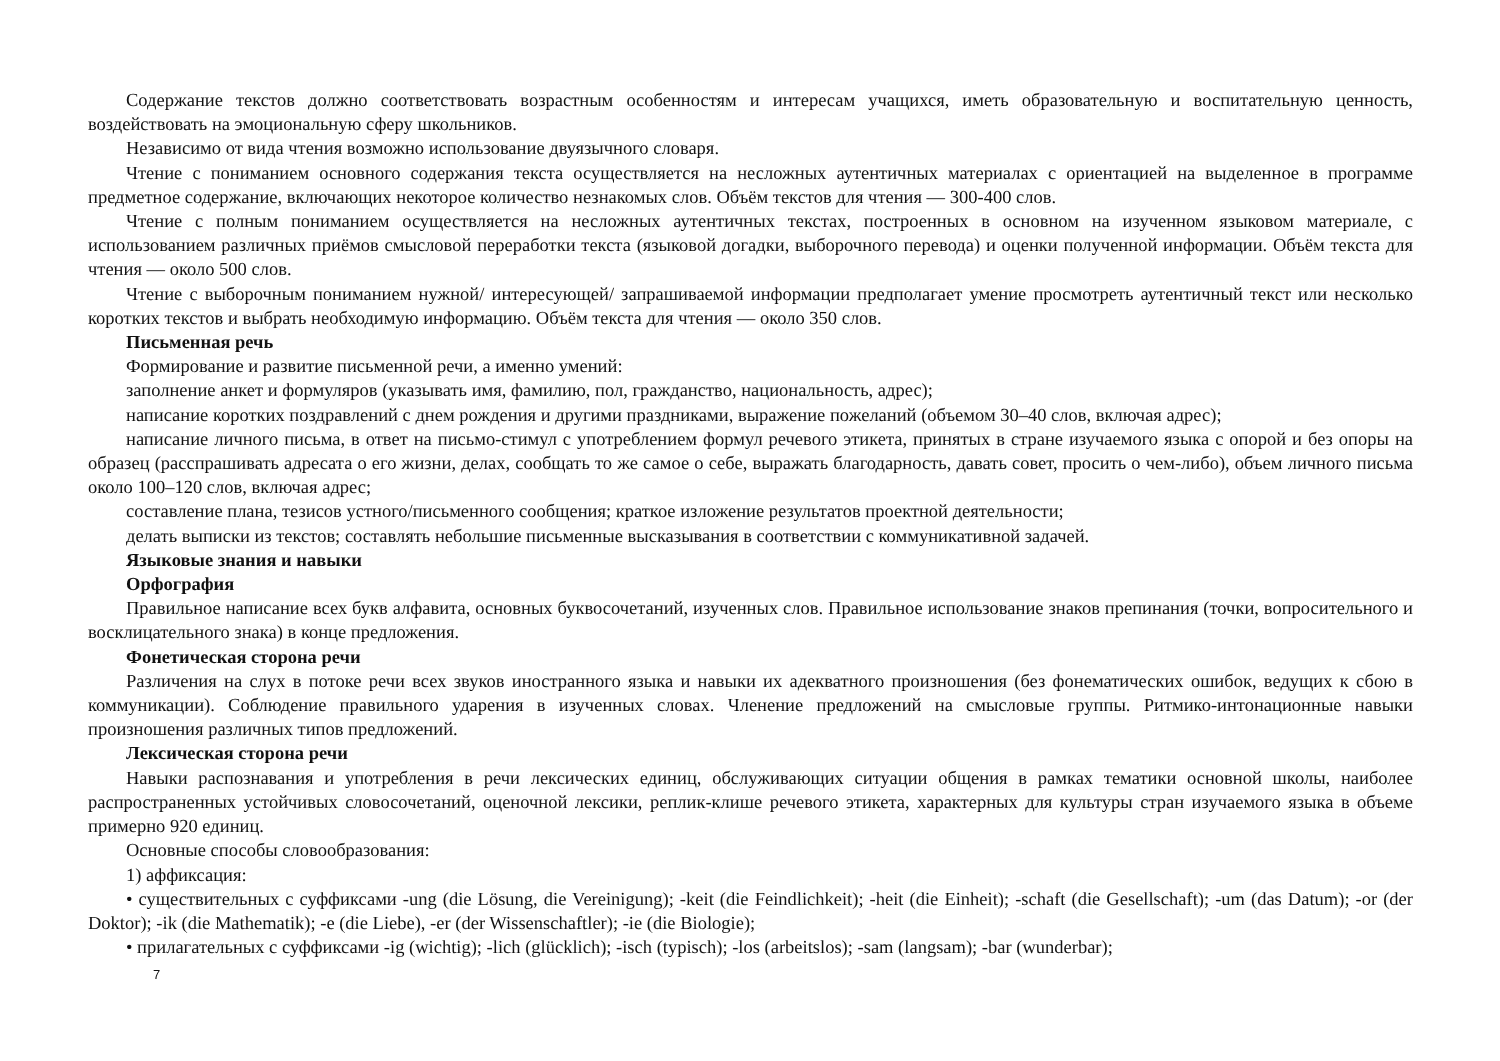Содержание текстов должно соответствовать возрастным особенностям и интересам учащихся, иметь образовательную и воспитательную ценность, воздействовать на эмоциональную сферу школьников.
Независимо от вида чтения возможно использование двуязычного словаря.
Чтение с пониманием основного содержания текста осуществляется на несложных аутентичных материалах с ориентацией на выделенное в программе предметное содержание, включающих некоторое количество незнакомых слов. Объём текстов для чтения — 300-400 слов.
Чтение с полным пониманием осуществляется на несложных аутентичных текстах, построенных в основном на изученном языковом материале, с использованием различных приёмов смысловой переработки текста (языковой догадки, выборочного перевода) и оценки полученной информации. Объём текста для чтения — около 500 слов.
Чтение с выборочным пониманием нужной/ интересующей/ запрашиваемой информации предполагает умение просмотреть аутентичный текст или несколько коротких текстов и выбрать необходимую информацию. Объём текста для чтения — около 350 слов.
Письменная речь
Формирование и развитие письменной речи, а именно умений:
заполнение анкет и формуляров (указывать имя, фамилию, пол, гражданство, национальность, адрес);
написание коротких поздравлений с днем рождения и другими праздниками, выражение пожеланий (объемом 30–40 слов, включая адрес);
написание личного письма, в ответ на письмо-стимул с употреблением формул речевого этикета, принятых в стране изучаемого языка с опорой и без опоры на образец (расспрашивать адресата о его жизни, делах, сообщать то же самое о себе, выражать благодарность, давать совет, просить о чем-либо), объем личного письма около 100–120 слов, включая адрес;
составление плана, тезисов устного/письменного сообщения; краткое изложение результатов проектной деятельности;
делать выписки из текстов; составлять небольшие письменные высказывания в соответствии с коммуникативной задачей.
Языковые знания и навыки
Орфография
Правильное написание всех букв алфавита, основных буквосочетаний, изученных слов. Правильное использование знаков препинания (точки, вопросительного и восклицательного знака) в конце предложения.
Фонетическая сторона речи
Различения на слух в потоке речи всех звуков иностранного языка и навыки их адекватного произношения (без фонематических ошибок, ведущих к сбою в коммуникации). Соблюдение правильного ударения в изученных словах. Членение предложений на смысловые группы. Ритмико-интонационные навыки произношения различных типов предложений.
Лексическая сторона речи
Навыки распознавания и употребления в речи лексических единиц, обслуживающих ситуации общения в рамках тематики основной школы, наиболее распространенных устойчивых словосочетаний, оценочной лексики, реплик-клише речевого этикета, характерных для культуры стран изучаемого языка в объеме примерно 920 единиц.
Основные способы словообразования:
1) аффиксация:
• существительных с суффиксами -ung (die Lösung, die Vereinigung); -keit (die Feindlichkeit); -heit (die Einheit); -schaft (die Gesellschaft); -um (das Datum); -or (der Doktor); -ik (die Mathematik); -e (die Liebe), -er (der Wissenschaftler); -ie (die Biologie);
• прилагательных с суффиксами -ig (wichtig); -lich (glücklich); -isch (typisch); -los (arbeitslos); -sam (langsam); -bar (wunderbar);
7